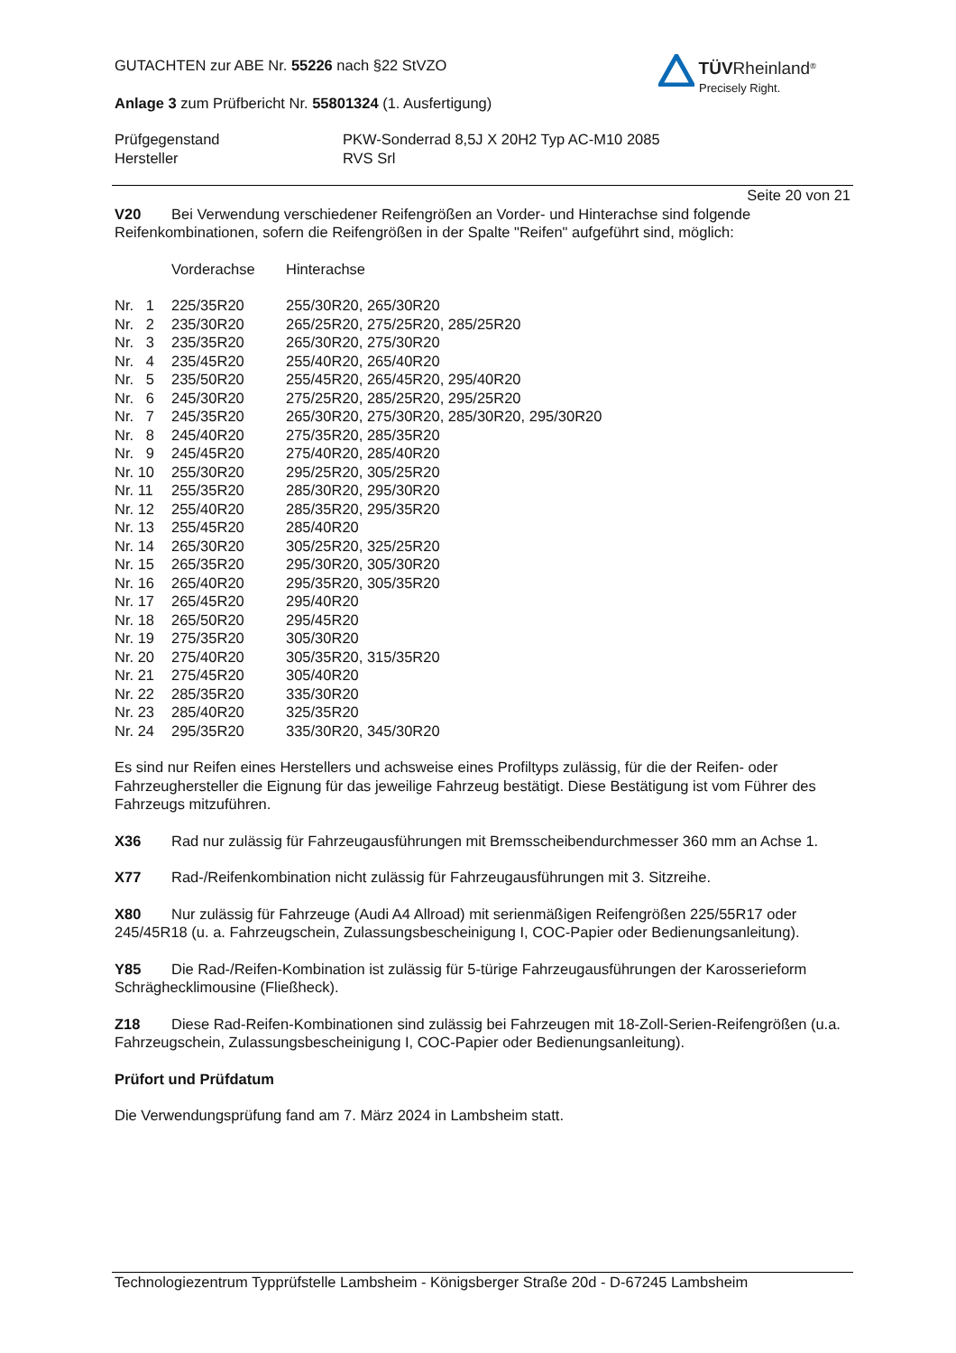TÜV Rheinland<sup>®</sup>
Precisely Right.
GUTACHTEN zur ABE Nr. 55226 nach §22 StVZO
Anlage 3 zum Prüfbericht Nr. 55801324 (1. Ausfertigung)
| Prüfgegenstand | PKW-Sonderrad 8,5J X 20H2 Typ AC-M10 2085 |
| Hersteller | RVS Srl |
Seite 20 von 21
V20 Bei Verwendung verschiedener Reifengrößen an Vorder- und Hinterachse sind folgende Reifenkombinationen, sofern die Reifengrößen in der Spalte "Reifen" aufgeführt sind, möglich:
| | Vorderachse | Hinterachse |
| Nr. 1 | 225/35R20 | 255/30R20, 265/30R20 |
| Nr. 2 | 235/30R20 | 265/25R20, 275/25R20, 285/25R20 |
| Nr. 3 | 235/35R20 | 265/30R20, 275/30R20 |
| Nr. 4 | 235/45R20 | 255/40R20, 265/40R20 |
| Nr. 5 | 235/50R20 | 255/45R20, 265/45R20, 295/40R20 |
| Nr. 6 | 245/30R20 | 275/25R20, 285/25R20, 295/25R20 |
| Nr. 7 | 245/35R20 | 265/30R20, 275/30R20, 285/30R20, 295/30R20 |
| Nr. 8 | 245/40R20 | 275/35R20, 285/35R20 |
| Nr. 9 | 245/45R20 | 275/40R20, 285/40R20 |
| Nr. 10 | 255/30R20 | 295/25R20, 305/25R20 |
| Nr. 11 | 255/35R20 | 285/30R20, 295/30R20 |
| Nr. 12 | 255/40R20 | 285/35R20, 295/35R20 |
| Nr. 13 | 255/45R20 | 285/40R20 |
| Nr. 14 | 265/30R20 | 305/25R20, 325/25R20 |
| Nr. 15 | 265/35R20 | 295/30R20, 305/30R20 |
| Nr. 16 | 265/40R20 | 295/35R20, 305/35R20 |
| Nr. 17 | 265/45R20 | 295/40R20 |
| Nr. 18 | 265/50R20 | 295/45R20 |
| Nr. 19 | 275/35R20 | 305/30R20 |
| Nr. 20 | 275/40R20 | 305/35R20, 315/35R20 |
| Nr. 21 | 275/45R20 | 305/40R20 |
| Nr. 22 | 285/35R20 | 335/30R20 |
| Nr. 23 | 285/40R20 | 325/35R20 |
| Nr. 24 | 295/35R20 | 335/30R20, 345/30R20 |
Es sind nur Reifen eines Herstellers und achsweise eines Profiltyps zulässig, für die der Reifen- oder Fahrzeughersteller die Eignung für das jeweilige Fahrzeug bestätigt. Diese Bestätigung ist vom Führer des Fahrzeugs mitzuführen.
X36 Rad nur zulässig für Fahrzeugausführungen mit Bremsscheibendurchmesser 360 mm an Achse 1.
X77 Rad-/Reifenkombination nicht zulässig für Fahrzeugausführungen mit 3. Sitzreihe.
X80 Nur zulässig für Fahrzeuge (Audi A4 Allroad) mit serienmäßigen Reifengrößen 225/55R17 oder 245/45R18 (u. a. Fahrzeugschein, Zulassungsbescheinigung I, COC-Papier oder Bedienungsanleitung).
Y85 Die Rad-/Reifen-Kombination ist zulässig für 5-türige Fahrzeugausführungen der Karosserieform Schräghecklimousine (Fließheck).
Z18 Diese Rad-Reifen-Kombinationen sind zulässig bei Fahrzeugen mit 18-Zoll-Serien-Reifengrößen (u.a. Fahrzeugschein, Zulassungsbescheinigung I, COC-Papier oder Bedienungsanleitung).
Prüfort und Prüfdatum
Die Verwendungsprüfung fand am 7. März 2024 in Lambsheim statt.
Technologiezentrum Typprüfstelle Lambsheim - Königsberger Straße 20d - D-67245 Lambsheim